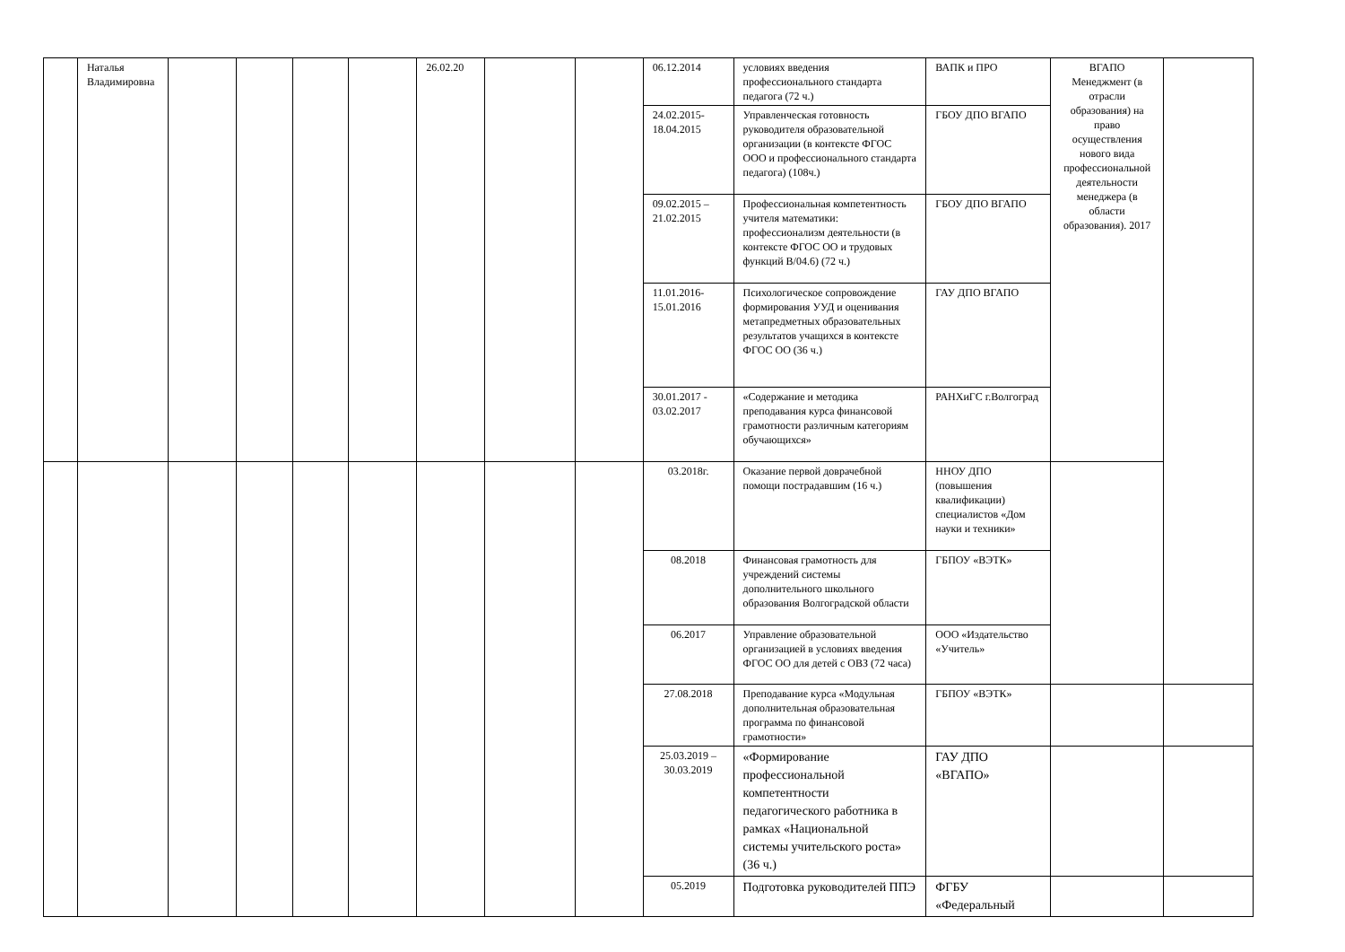| | Наталья Владимировна | | | | | 26.02.20 | | | 06.12.2014 | условиях введения профессионального стандарта педагога (72 ч.) | ВАПК и ПРО | ВГАПО Менеджмент (в отрасли образования) на право осуществления нового вида профессиональной деятельности менеджера (в области образования). 2017 | |
| | | | | | | | | | 24.02.2015-18.04.2015 | Управленческая готовность руководителя образовательной организации (в контексте ФГОС ООО и профессионального стандарта педагога) (108ч.) | ГБОУ ДПО ВГАПО | | |
| | | | | | | | | | 09.02.2015 – 21.02.2015 | Профессиональная компетентность учителя математики: профессионализм деятельности (в контексте ФГОС ОО и трудовых функций В/04.6) (72 ч.) | ГБОУ ДПО ВГАПО | | |
| | | | | | | | | | 11.01.2016-15.01.2016 | Психологическое сопровождение формирования УУД и оценивания метапредметных образовательных результатов учащихся в контексте ФГОС ОО (36 ч.) | ГАУ ДПО ВГАПО | | |
| | | | | | | | | | 30.01.2017 - 03.02.2017 | «Содержание и методика преподавания курса финансовой грамотности различным категориям обучающихся» | РАНХиГС г.Волгоград | | |
| | | | | | | | | | 03.2018г. | Оказание первой доврачебной помощи пострадавшим (16 ч.) | ННОУ ДПО (повышения квалификации) специалистов «Дом науки и техники» | | |
| | | | | | | | | | 08.2018 | Финансовая грамотность для учреждений системы дополнительного школьного образования Волгоградской области | ГБПОУ «ВЭТК» | | |
| | | | | | | | | | 06.2017 | Управление образовательной организацией в условиях введения ФГОС ОО для детей с ОВЗ (72 часа) | ООО «Издательство «Учитель» | | |
| | | | | | | | | | 27.08.2018 | Преподавание курса «Модульная дополнительная образовательная программа по финансовой грамотности» | ГБПОУ «ВЭТК» | | |
| | | | | | | | | | 25.03.2019 – 30.03.2019 | «Формирование профессиональной компетентности педагогического работника в рамках «Национальной системы учительского роста» (36 ч.) | ГАУ ДПО «ВГАПО» | | |
| | | | | | | | | | 05.2019 | Подготовка руководителей ППЭ | ФГБУ «Федеральный | | |